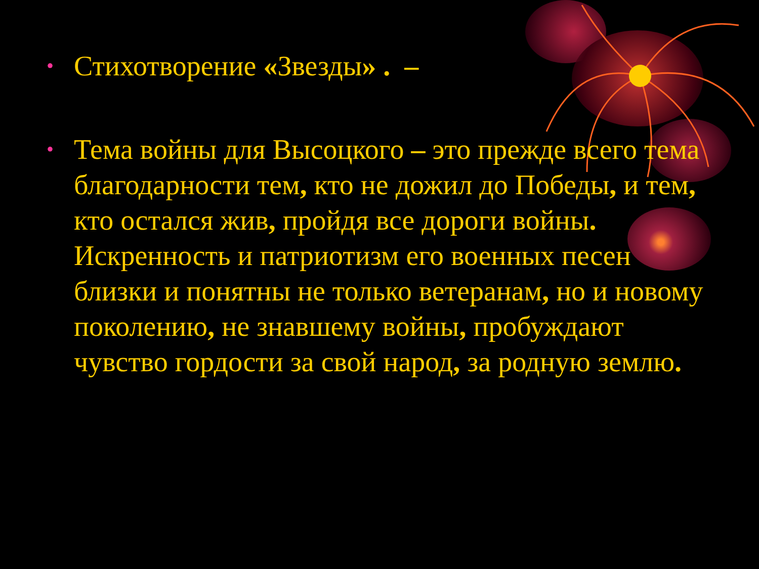• Стихотворение «Звезды» . –
• Тема войны для Высоцкого – это прежде всего тема благодарности тем, кто не дожил до Победы, и тем, кто остался жив, пройдя все дороги войны. Искренность и патриотизм его военных песен близки и понятны не только ветеранам, но и новому поколению, не знавшему войны, пробуждают чувство гордости за свой народ, за родную землю.